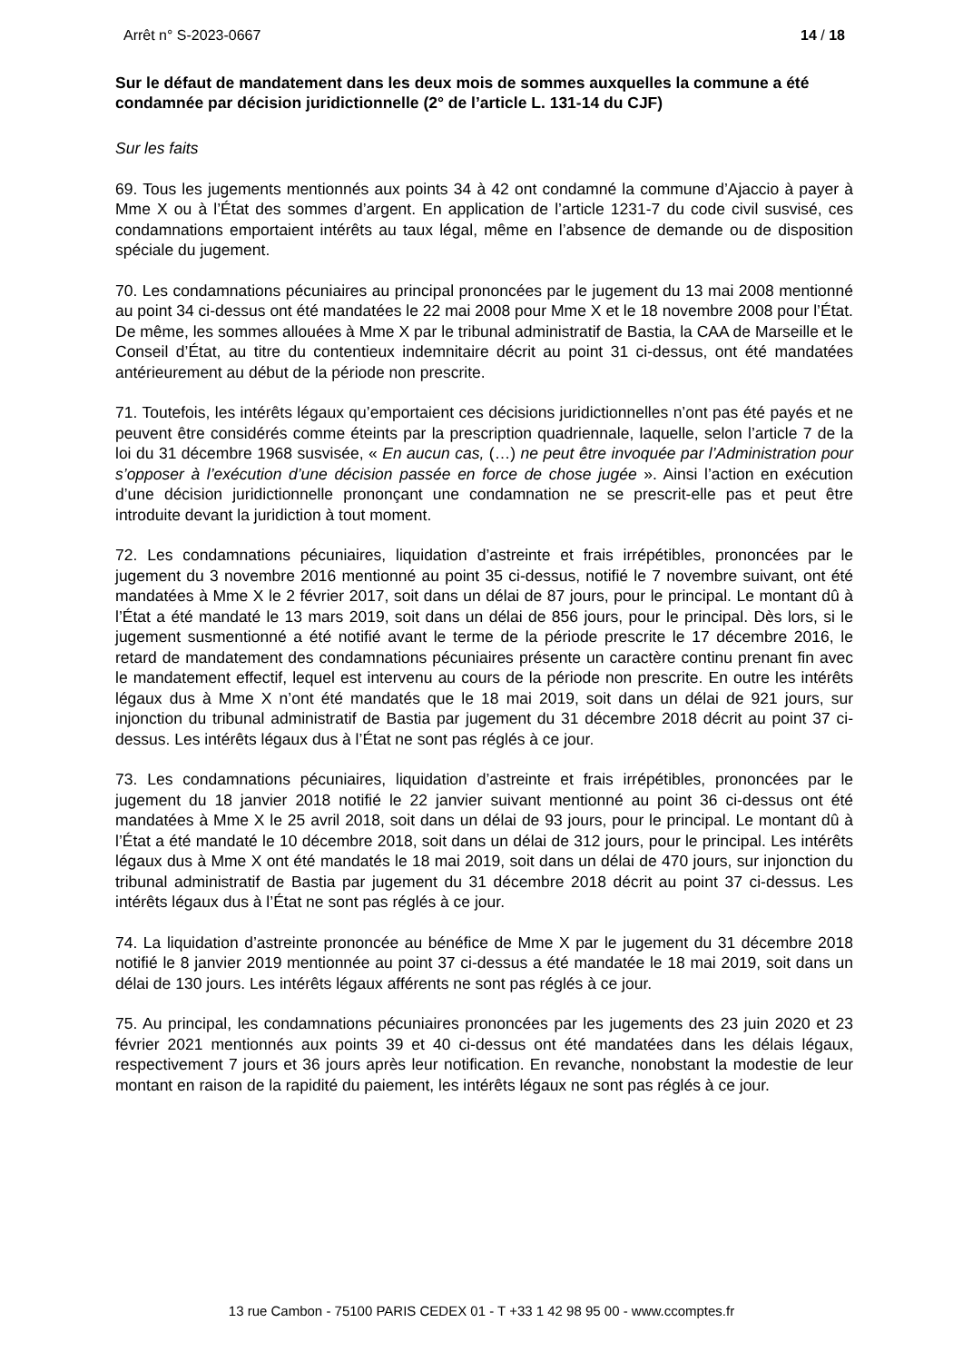Arrêt n° S-2023-0667 14 / 18
Sur le défaut de mandatement dans les deux mois de sommes auxquelles la commune a été condamnée par décision juridictionnelle (2° de l’article L. 131-14 du CJF)
Sur les faits
69. Tous les jugements mentionnés aux points 34 à 42 ont condamné la commune d’Ajaccio à payer à Mme X ou à l’État des sommes d’argent. En application de l’article 1231-7 du code civil susvisé, ces condamnations emportaient intérêts au taux légal, même en l’absence de demande ou de disposition spéciale du jugement.
70. Les condamnations pécuniaires au principal prononcées par le jugement du 13 mai 2008 mentionné au point 34 ci-dessus ont été mandatées le 22 mai 2008 pour Mme X et le 18 novembre 2008 pour l’État. De même, les sommes allouées à Mme X par le tribunal administratif de Bastia, la CAA de Marseille et le Conseil d’État, au titre du contentieux indemnitaire décrit au point 31 ci-dessus, ont été mandatées antérieurement au début de la période non prescrite.
71. Toutefois, les intérêts légaux qu’emportaient ces décisions juridictionnelles n’ont pas été payés et ne peuvent être considérés comme éteints par la prescription quadriennale, laquelle, selon l’article 7 de la loi du 31 décembre 1968 susvisée, « En aucun cas, (…) ne peut être invoquée par l’Administration pour s’opposer à l’exécution d’une décision passée en force de chose jugée ». Ainsi l’action en exécution d’une décision juridictionnelle prononçant une condamnation ne se prescrit-elle pas et peut être introduite devant la juridiction à tout moment.
72. Les condamnations pécuniaires, liquidation d’astreinte et frais irrépétibles, prononcées par le jugement du 3 novembre 2016 mentionné au point 35 ci-dessus, notifié le 7 novembre suivant, ont été mandatées à Mme X le 2 février 2017, soit dans un délai de 87 jours, pour le principal. Le montant dû à l’État a été mandaté le 13 mars 2019, soit dans un délai de 856 jours, pour le principal. Dès lors, si le jugement susmentionné a été notifié avant le terme de la période prescrite le 17 décembre 2016, le retard de mandatement des condamnations pécuniaires présente un caractère continu prenant fin avec le mandatement effectif, lequel est intervenu au cours de la période non prescrite. En outre les intérêts légaux dus à Mme X n’ont été mandatés que le 18 mai 2019, soit dans un délai de 921 jours, sur injonction du tribunal administratif de Bastia par jugement du 31 décembre 2018 décrit au point 37 ci-dessus. Les intérêts légaux dus à l’État ne sont pas réglés à ce jour.
73. Les condamnations pécuniaires, liquidation d’astreinte et frais irrépétibles, prononcées par le jugement du 18 janvier 2018 notifié le 22 janvier suivant mentionné au point 36 ci-dessus ont été mandatées à Mme X le 25 avril 2018, soit dans un délai de 93 jours, pour le principal. Le montant dû à l’État a été mandaté le 10 décembre 2018, soit dans un délai de 312 jours, pour le principal. Les intérêts légaux dus à Mme X ont été mandatés le 18 mai 2019, soit dans un délai de 470 jours, sur injonction du tribunal administratif de Bastia par jugement du 31 décembre 2018 décrit au point 37 ci-dessus. Les intérêts légaux dus à l’État ne sont pas réglés à ce jour.
74. La liquidation d’astreinte prononcée au bénéfice de Mme X par le jugement du 31 décembre 2018 notifié le 8 janvier 2019 mentionnée au point 37 ci-dessus a été mandatée le 18 mai 2019, soit dans un délai de 130 jours. Les intérêts légaux afférents ne sont pas réglés à ce jour.
75. Au principal, les condamnations pécuniaires prononcées par les jugements des 23 juin 2020 et 23 février 2021 mentionnés aux points 39 et 40 ci-dessus ont été mandatées dans les délais légaux, respectivement 7 jours et 36 jours après leur notification. En revanche, nonobstant la modestie de leur montant en raison de la rapidité du paiement, les intérêts légaux ne sont pas réglés à ce jour.
13 rue Cambon - 75100 PARIS CEDEX 01 - T +33 1 42 98 95 00 - www.ccomptes.fr